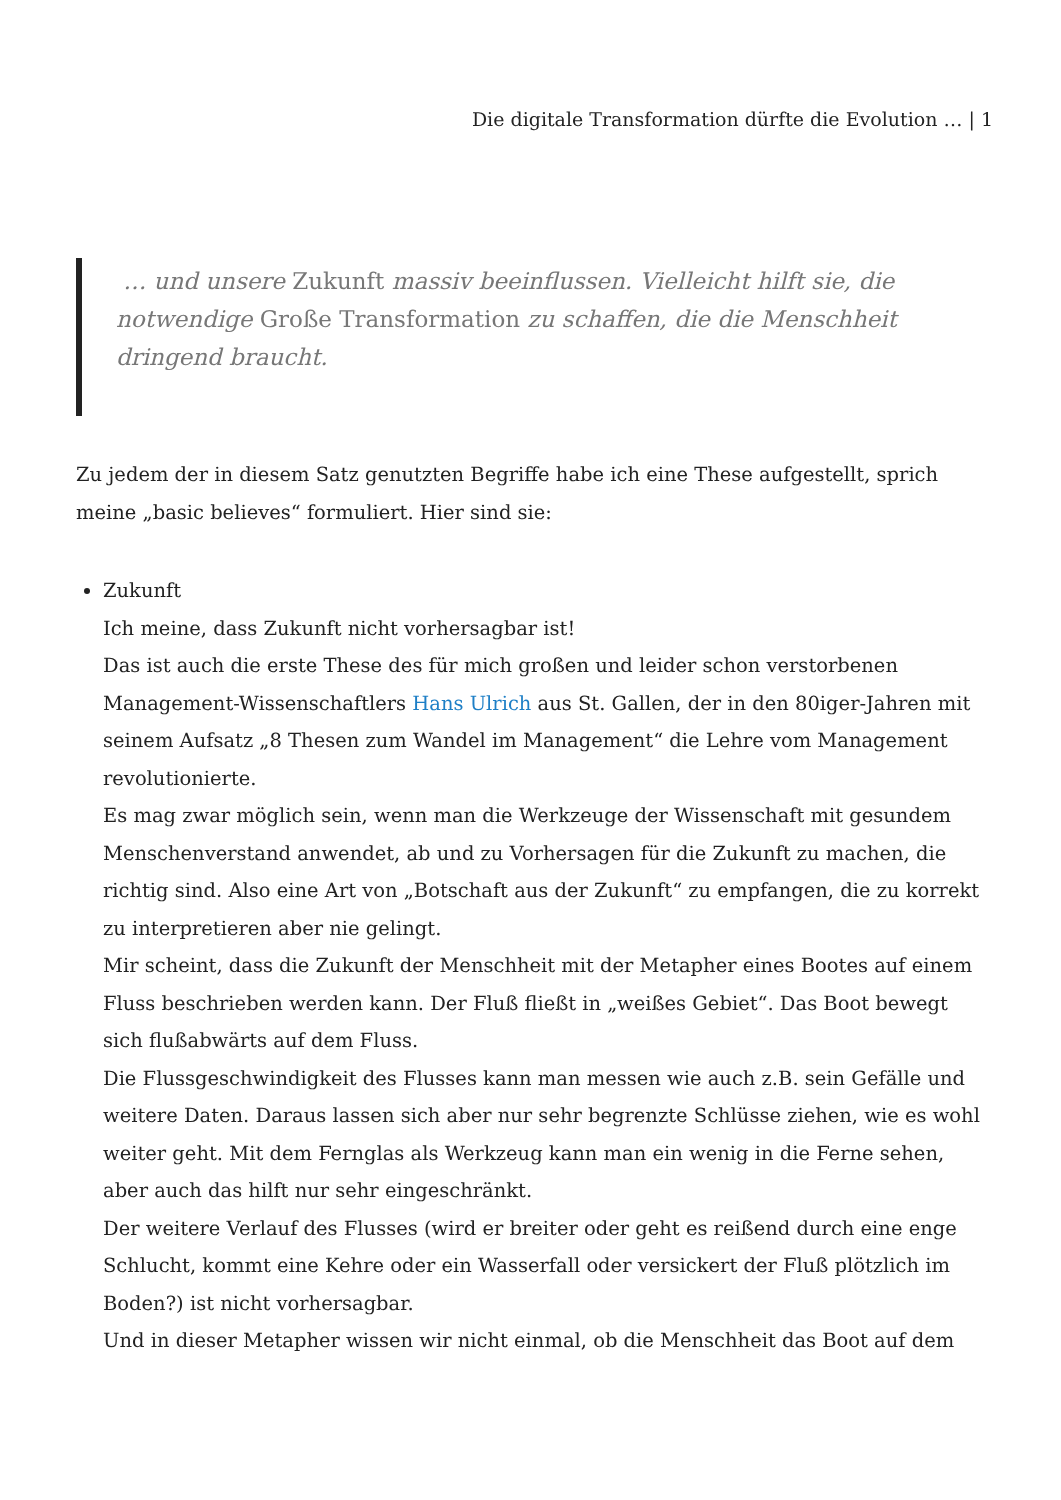Die digitale Transformation dürfte die Evolution … | 1
… und unsere Zukunft massiv beeinflussen. Vielleicht hilft sie, die notwendige Große Transformation zu schaffen, die die Menschheit dringend braucht.
Zu jedem der in diesem Satz genutzten Begriffe habe ich eine These aufgestellt, sprich meine „basic believes“ formuliert. Hier sind sie:
Zukunft
Ich meine, dass Zukunft nicht vorhersagbar ist!
Das ist auch die erste These des für mich großen und leider schon verstorbenen Management-Wissenschaftlers Hans Ulrich aus St. Gallen, der in den 80iger-Jahren mit seinem Aufsatz „8 Thesen zum Wandel im Management“ die Lehre vom Management revolutionierte.
Es mag zwar möglich sein, wenn man die Werkzeuge der Wissenschaft mit gesundem Menschenverstand anwendet, ab und zu Vorhersagen für die Zukunft zu machen, die richtig sind. Also eine Art von „Botschaft aus der Zukunft“ zu empfangen, die zu korrekt zu interpretieren aber nie gelingt.
Mir scheint, dass die Zukunft der Menschheit mit der Metapher eines Bootes auf einem Fluss beschrieben werden kann. Der Fluß fließt in „weißes Gebiet“. Das Boot bewegt sich flußabwärts auf dem Fluss.
Die Flussgeschwindigkeit des Flusses kann man messen wie auch z.B. sein Gefälle und weitere Daten. Daraus lassen sich aber nur sehr begrenzte Schlüsse ziehen, wie es wohl weiter geht. Mit dem Fernglas als Werkzeug kann man ein wenig in die Ferne sehen, aber auch das hilft nur sehr eingeschränkt.
Der weitere Verlauf des Flusses (wird er breiter oder geht es reißend durch eine enge Schlucht, kommt eine Kehre oder ein Wasserfall oder versickert der Fluß plötzlich im Boden?) ist nicht vorhersagbar.
Und in dieser Metapher wissen wir nicht einmal, ob die Menschheit das Boot auf dem